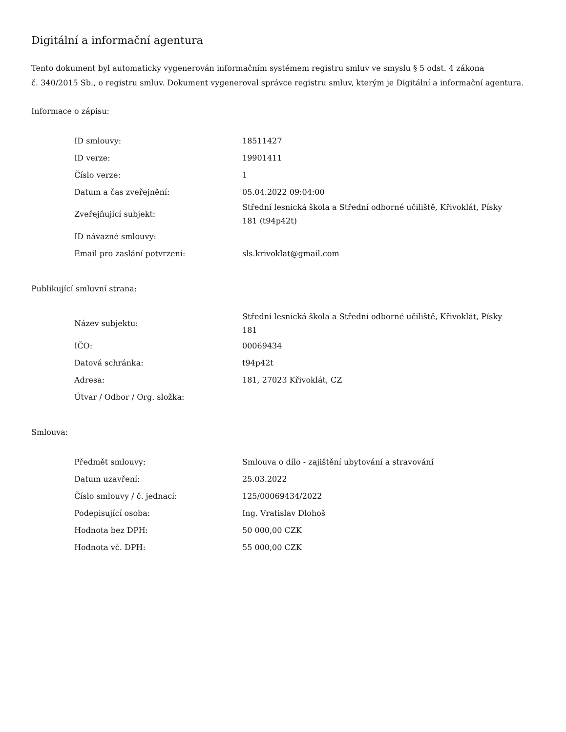Digitální a informační agentura
Tento dokument byl automaticky vygenerován informačním systémem registru smluv ve smyslu § 5 odst. 4 zákona
č. 340/2015 Sb., o registru smluv. Dokument vygeneroval správce registru smluv, kterým je Digitální a informační agentura.
Informace o zápisu:
| ID smlouvy: | 18511427 |
| ID verze: | 19901411 |
| Číslo verze: | 1 |
| Datum a čas zveřejnění: | 05.04.2022 09:04:00 |
| Zveřejňující subjekt: | Střední lesnická škola a Střední odborné učiliště, Křivoklát, Písky 181 (t94p42t) |
| ID návazné smlouvy: | |
| Email pro zaslání potvrzení: | sls.krivoklat@gmail.com |
Publikující smluvní strana:
| Název subjektu: | Střední lesnická škola a Střední odborné učiliště, Křivoklát, Písky 181 |
| IČO: | 00069434 |
| Datová schránka: | t94p42t |
| Adresa: | 181, 27023 Křivoklát, CZ |
| Útvar / Odbor / Org. složka: | |
Smlouva:
| Předmět smlouvy: | Smlouva o dílo - zajištění ubytování a stravování |
| Datum uzavření: | 25.03.2022 |
| Číslo smlouvy / č. jednací: | 125/00069434/2022 |
| Podepisující osoba: | Ing. Vratislav Dlohoš |
| Hodnota bez DPH: | 50 000,00 CZK |
| Hodnota vč. DPH: | 55 000,00 CZK |